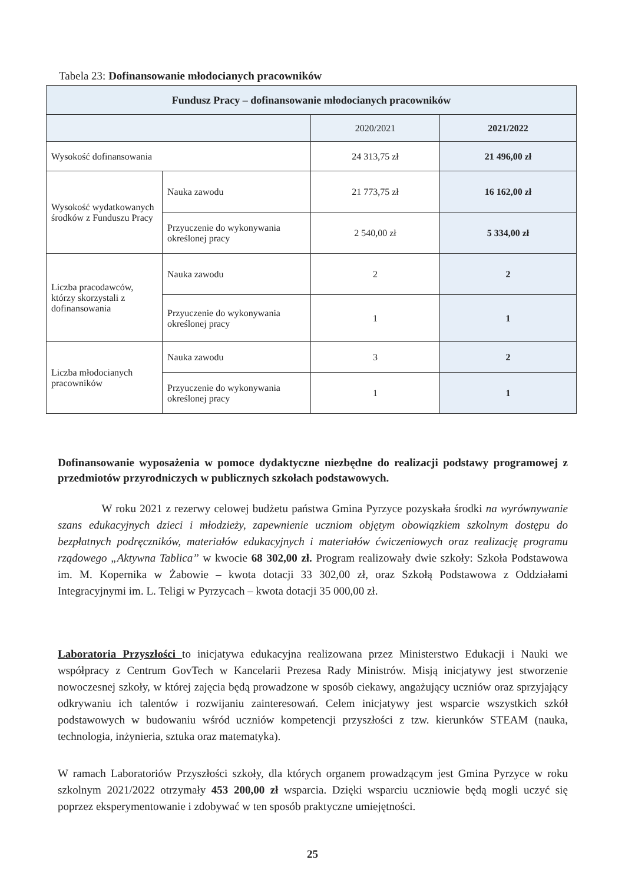Tabela 23: Dofinansowanie młodocianych pracowników
| Fundusz Pracy – dofinansowanie młodocianych pracowników | | | |
| | | 2020/2021 | 2021/2022 |
| Wysokość dofinansowania | | 24 313,75 zł | 21 496,00 zł |
| Wysokość wydatkowanych środków z Funduszu Pracy | Nauka zawodu | 21 773,75 zł | 16 162,00 zł |
| | Przyuczenie do wykonywania określonej pracy | 2 540,00 zł | 5 334,00 zł |
| Liczba pracodawców, którzy skorzystali z dofinansowania | Nauka zawodu | 2 | 2 |
| | Przyuczenie do wykonywania określonej pracy | 1 | 1 |
| Liczba młodocianych pracowników | Nauka zawodu | 3 | 2 |
| | Przyuczenie do wykonywania określonej pracy | 1 | 1 |
Dofinansowanie wyposażenia w pomoce dydaktyczne niezbędne do realizacji podstawy programowej z przedmiotów przyrodniczych w publicznych szkołach podstawowych.
W roku 2021 z rezerwy celowej budżetu państwa Gmina Pyrzyce pozyskała środki na wyrównywanie szans edukacyjnych dzieci i młodzieży, zapewnienie uczniom objętym obowiązkiem szkolnym dostępu do bezpłatnych podręczników, materiałów edukacyjnych i materiałów ćwiczeniowych oraz realizację programu rządowego „Aktywna Tablica” w kwocie 68 302,00 zł. Program realizowały dwie szkoły: Szkoła Podstawowa im. M. Kopernika w Żabowie – kwota dotacji 33 302,00 zł, oraz Szkołą Podstawowa z Oddziałami Integracyjnymi im. L. Teligi w Pyrzycach – kwota dotacji 35 000,00 zł.
Laboratoria Przyszłości to inicjatywa edukacyjna realizowana przez Ministerstwo Edukacji i Nauki we współpracy z Centrum GovTech w Kancelarii Prezesa Rady Ministrów. Misją inicjatywy jest stworzenie nowoczesnej szkoły, w której zajęcia będą prowadzone w sposób ciekawy, angażujący uczniów oraz sprzyjający odkrywaniu ich talentów i rozwijaniu zainteresowań. Celem inicjatywy jest wsparcie wszystkich szkół podstawowych w budowaniu wśród uczniów kompetencji przyszłości z tzw. kierunków STEAM (nauka, technologia, inżynieria, sztuka oraz matematyka).
W ramach Laboratoriów Przyszłości szkoły, dla których organem prowadzącym jest Gmina Pyrzyce w roku szkolnym 2021/2022 otrzymały 453 200,00 zł wsparcia. Dzięki wsparciu uczniowie będą mogli uczyć się poprzez eksperymentowanie i zdobywać w ten sposób praktyczne umiejętności.
25